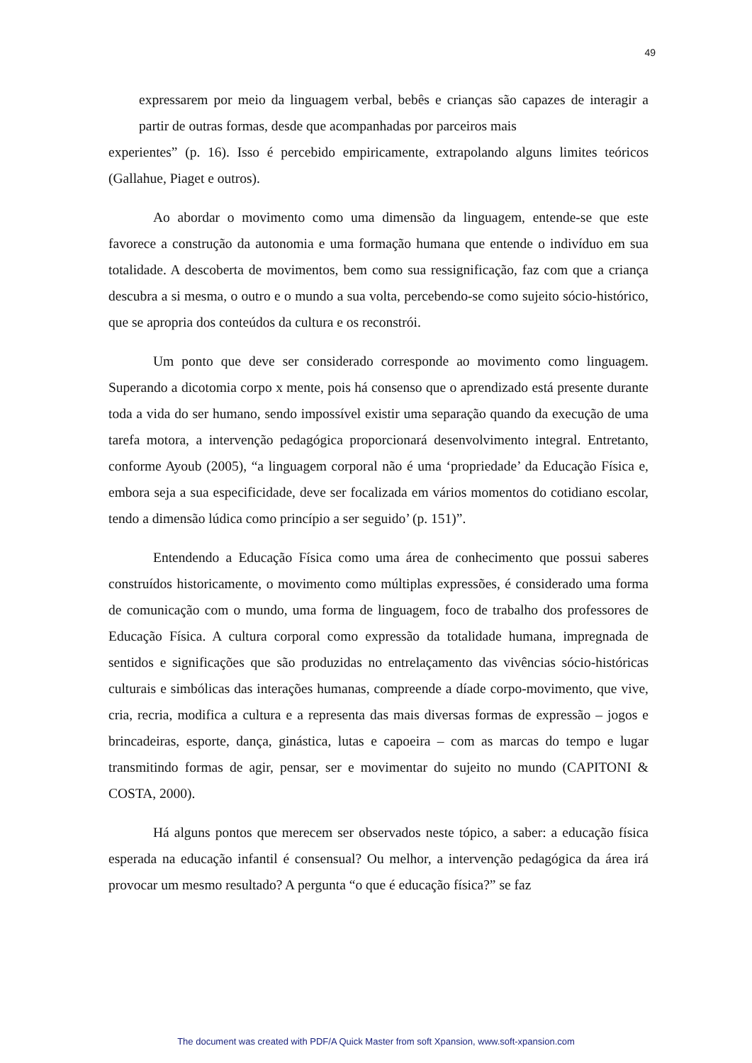49
expressarem por meio da linguagem verbal, bebês e crianças são capazes de interagir a partir de outras formas, desde que acompanhadas por parceiros mais
experientes” (p. 16). Isso é percebido empiricamente, extrapolando alguns limites teóricos (Gallahue, Piaget e outros).
Ao abordar o movimento como uma dimensão da linguagem, entende-se que este favorece a construção da autonomia e uma formação humana que entende o indivíduo em sua totalidade. A descoberta de movimentos, bem como sua ressignificação, faz com que a criança descubra a si mesma, o outro e o mundo a sua volta, percebendo-se como sujeito sócio-histórico, que se apropria dos conteúdos da cultura e os reconstrói.
Um ponto que deve ser considerado corresponde ao movimento como linguagem. Superando a dicotomia corpo x mente, pois há consenso que o aprendizado está presente durante toda a vida do ser humano, sendo impossível existir uma separação quando da execução de uma tarefa motora, a intervenção pedagógica proporcionará desenvolvimento integral. Entretanto, conforme Ayoub (2005), “a linguagem corporal não é uma ‘propriedade’ da Educação Física e, embora seja a sua especificidade, deve ser focalizada em vários momentos do cotidiano escolar, tendo a dimensão lúdica como princípio a ser seguido’ (p. 151)”.
Entendendo a Educação Física como uma área de conhecimento que possui saberes construídos historicamente, o movimento como múltiplas expressões, é considerado uma forma de comunicação com o mundo, uma forma de linguagem, foco de trabalho dos professores de Educação Física. A cultura corporal como expressão da totalidade humana, impregnada de sentidos e significações que são produzidas no entrelaçamento das vivências sócio-históricas culturais e simbólicas das interações humanas, compreende a díade corpo-movimento, que vive, cria, recria, modifica a cultura e a representa das mais diversas formas de expressão – jogos e brincadeiras, esporte, dança, ginástica, lutas e capoeira – com as marcas do tempo e lugar transmitindo formas de agir, pensar, ser e movimentar do sujeito no mundo (CAPITONI & COSTA, 2000).
Há alguns pontos que merecem ser observados neste tópico, a saber: a educação física esperada na educação infantil é consensual? Ou melhor, a intervenção pedagógica da área irá provocar um mesmo resultado? A pergunta “o que é educação física?” se faz
The document was created with PDF/A Quick Master from soft Xpansion, www.soft-xpansion.com